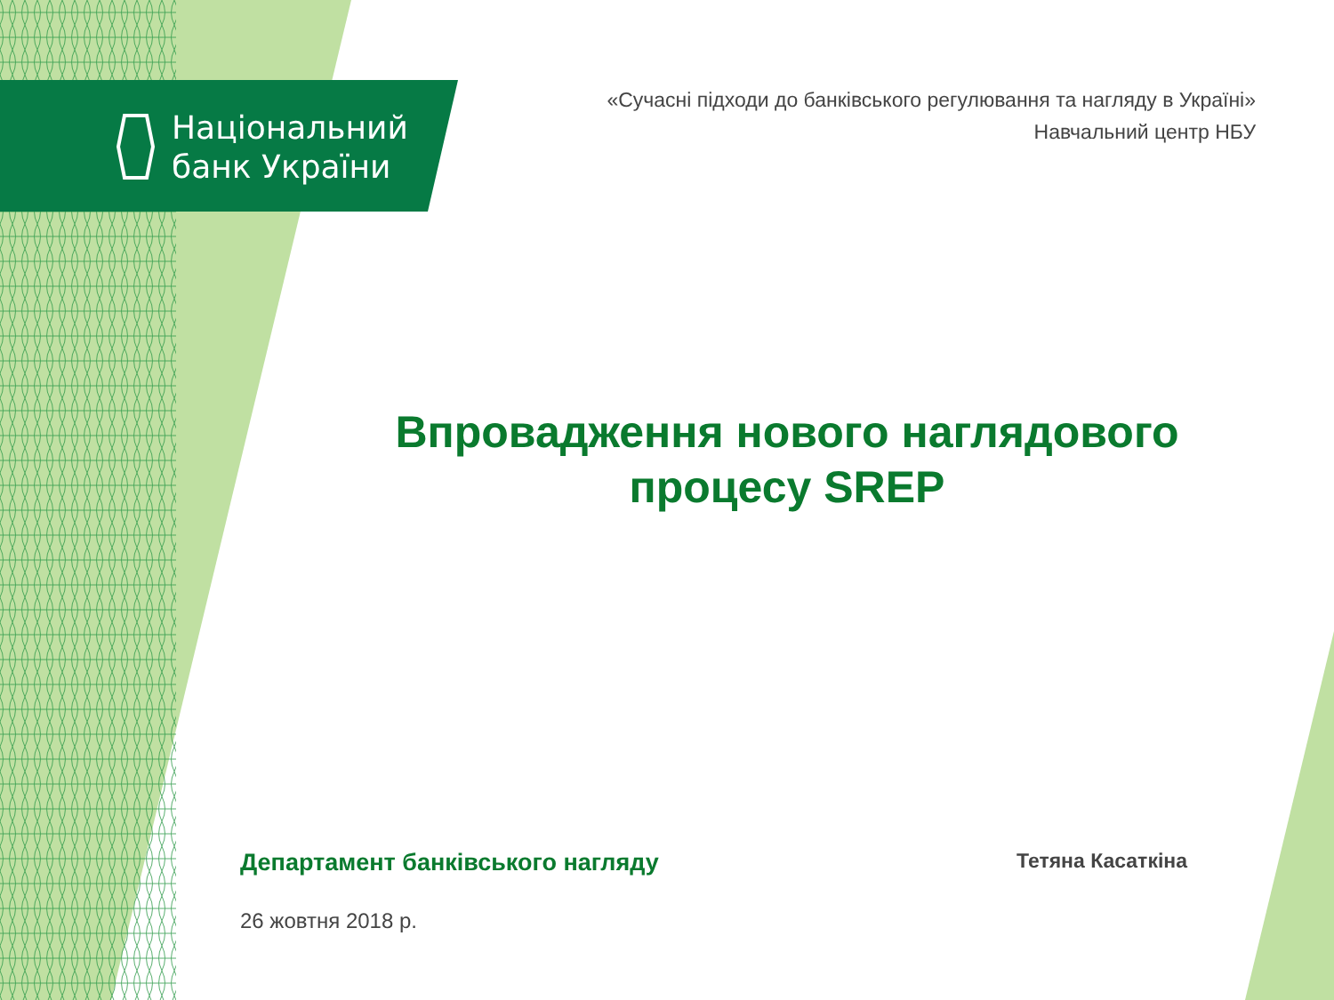Національний
банк України
«Сучасні підходи до банківського регулювання та нагляду в Україні»
Навчальний центр НБУ
Впровадження нового наглядового процесу SREP
Департамент банківського нагляду
26 жовтня 2018 р.
Тетяна Касаткіна